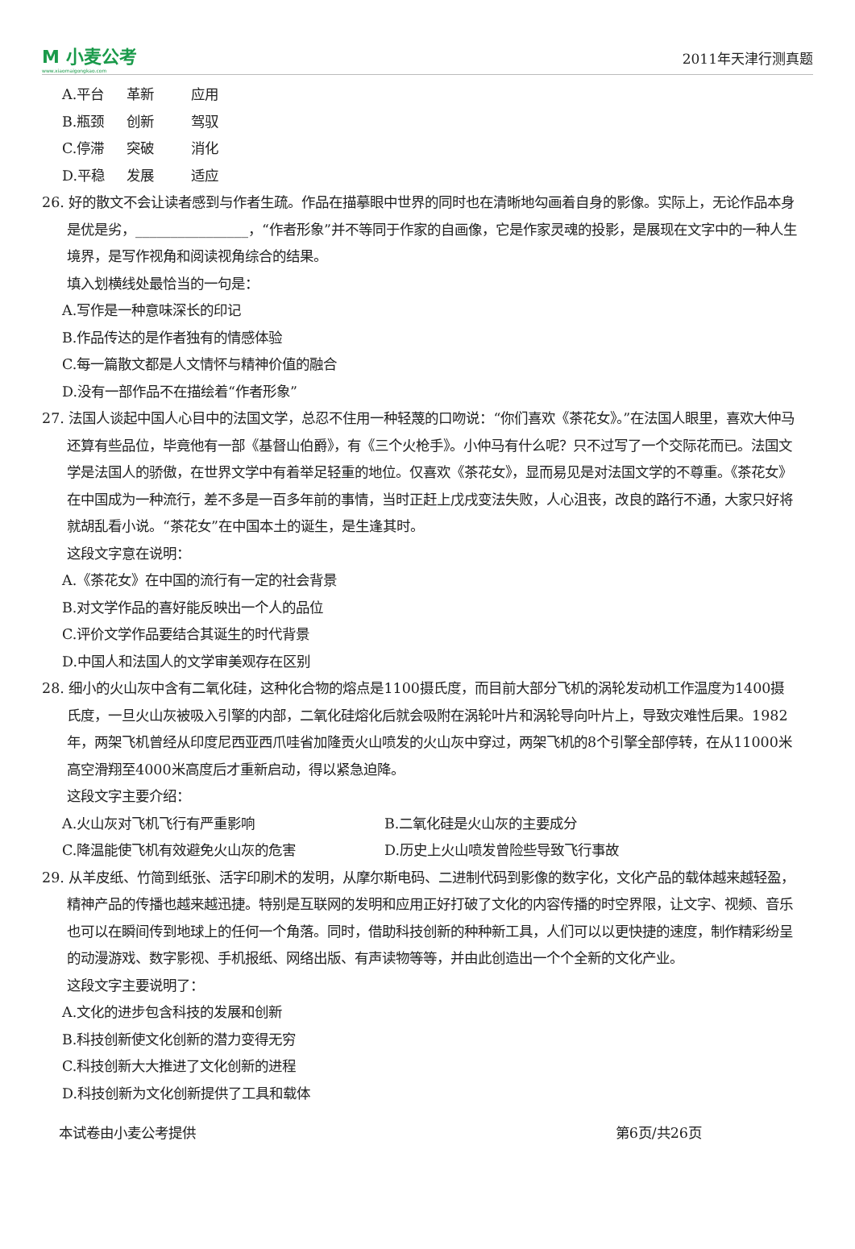M 小麦公考
www.xiaomaigongkao.com
2011年天津行测真题
A.平台 革新 应用
B.瓶颈 创新 驾驭
C.停滞 突破 消化
D.平稳 发展 适应
26. 好的散文不会让读者感到与作者生疏。作品在描摹眼中世界的同时也在清晰地勾画着自身的影像。实际上，无论作品本身是优是劣，________________，“作者形象”并不等同于作家的自画像，它是作家灵魂的投影，是展现在文字中的一种人生境界，是写作视角和阅读视角综合的结果。
填入划横线处最恰当的一句是：
A.写作是一种意味深长的印记
B.作品传达的是作者独有的情感体验
C.每一篇散文都是人文情怀与精神价值的融合
D.没有一部作品不在描绘着“作者形象”
27. 法国人谈起中国人心目中的法国文学，总忍不住用一种轻蔑的口吻说：“你们喜欢《茶花女》。”在法国人眼里，喜欢大仲马还算有些品位，毕竟他有一部《基督山伯爵》，有《三个火枪手》。小仲马有什么呢？只不过写了一个交际花而已。法国文学是法国人的骄傲，在世界文学中有着举足轻重的地位。仅喜欢《茶花女》，显而易见是对法国文学的不尊重。《茶花女》在中国成为一种流行，差不多是一百多年前的事情，当时正赶上戊戌变法失败，人心沮丧，改良的路行不通，大家只好将就胡乱看小说。“茶花女”在中国本土的诞生，是生逢其时。
这段文字意在说明：
A.《茶花女》在中国的流行有一定的社会背景
B.对文学作品的喜好能反映出一个人的品位
C.评价文学作品要结合其诞生的时代背景
D.中国人和法国人的文学审美观存在区别
28. 细小的火山灰中含有二氧化硅，这种化合物的熔点是1100摄氏度，而目前大部分飞机的涡轮发动机工作温度为1400摄氏度，一旦火山灰被吸入引擎的内部，二氧化硅熔化后就会吸附在涡轮叶片和涡轮导向叶片上，导致灾难性后果。1982年，两架飞机曾经从印度尼西亚西爪哇省加隆贡火山喷发的火山灰中穿过，两架飞机的8个引擎全部停转，在从11000米高空滑翔至4000米高度后才重新启动，得以紧急迫降。
这段文字主要介绍：
A.火山灰对飞机飞行有严重影响 B.二氧化硅是火山灰的主要成分
C.降温能使飞机有效避免火山灰的危害 D.历史上火山喷发曾险些导致飞行事故
29. 从羊皮纸、竹简到纸张、活字印刷术的发明，从摩尔斯电码、二进制代码到影像的数字化，文化产品的载体越来越轻盈，精神产品的传播也越来越迅捷。特别是互联网的发明和应用正好打破了文化的内容传播的时空界限，让文字、视频、音乐也可以在瞬间传到地球上的任何一个角落。同时，借助科技创新的种种新工具，人们可以以更快捷的速度，制作精彩纷呈的动漫游戏、数字影视、手机报纸、网络出版、有声读物等等，并由此创造出一个个全新的文化产业。
这段文字主要说明了：
A.文化的进步包含科技的发展和创新
B.科技创新使文化创新的潜力变得无穷
C.科技创新大大推进了文化创新的进程
D.科技创新为文化创新提供了工具和载体
本试卷由小麦公考提供 第6页/共26页